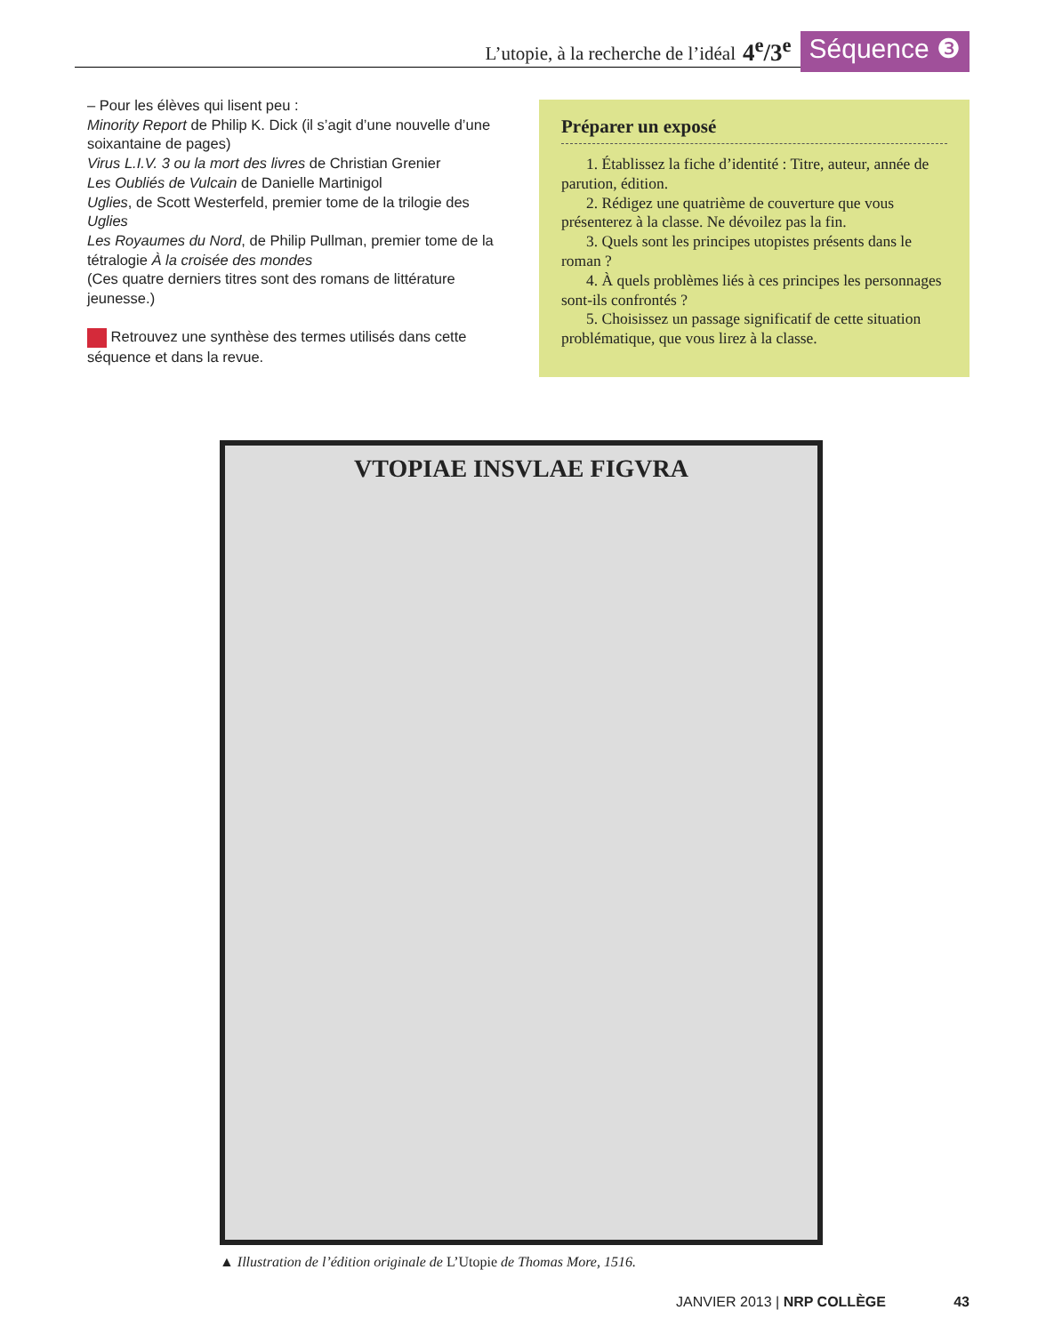L’utopie, à la recherche de l’idéal 4<sup>e</sup>/3<sup>e</sup> Séquence ❸
– Pour les élèves qui lisent peu :
Minority Report de Philip K. Dick (il s’agit d’une nouvelle d’une soixantaine de pages)
Virus L.I.V. 3 ou la mort des livres de Christian Grenier
Les Oubliés de Vulcain de Danielle Martinigol
Uglies, de Scott Westerfeld, premier tome de la trilogie des Uglies
Les Royaumes du Nord, de Philip Pullman, premier tome de la tétralogie À la croisée des mondes
(Ces quatre derniers titres sont des romans de littérature jeunesse.)
Retrouvez une synthèse des termes utilisés dans cette séquence et dans la revue.
Préparer un exposé
1. Établissez la fiche d’identité : Titre, auteur, année de parution, édition.
2. Rédigez une quatrième de couverture que vous présenterez à la classe. Ne dévoilez pas la fin.
3. Quels sont les principes utopistes présents dans le roman ?
4. À quels problèmes liés à ces principes les personnages sont-ils confrontés ?
5. Choisissez un passage significatif de cette situation problématique, que vous lirez à la classe.
VTOPIAE INSVLAE FIGVRA
▲ Illustration de l’édition originale de L’Utopie de Thomas More, 1516.
JANVIER 2013 | NRP COLLÈGE 43